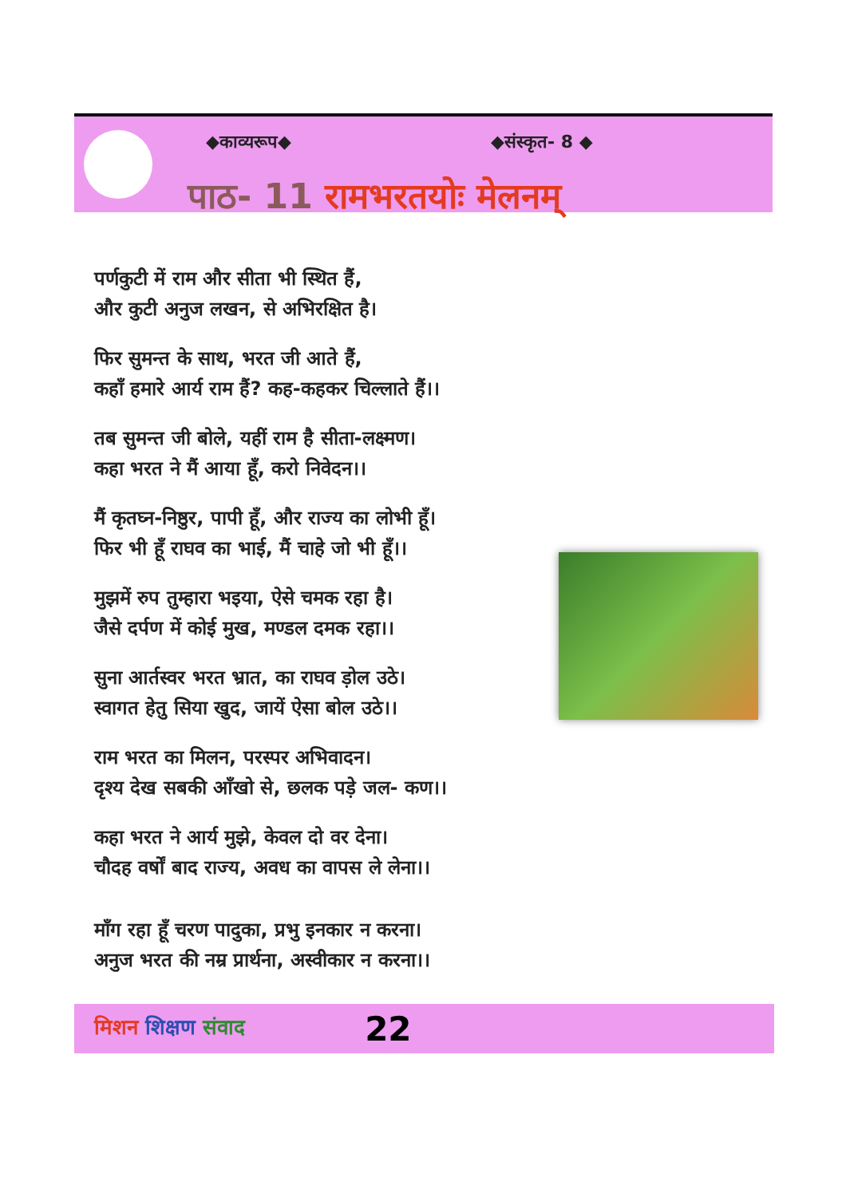◆काव्यरूप◆ ◆संस्कृत- 8 ◆
पाठ- 11 रामभरतयोः मेलनम्
पर्णकुटी में राम और सीता भी स्थित हैं,
और कुटी अनुज लखन, से अभिरक्षित है।
फिर सुमन्त के साथ, भरत जी आते हैं,
कहाँ हमारे आर्य राम हैं? कह-कहकर चिल्लाते हैं।।
तब सुमन्त जी बोले, यहीं राम है सीता-लक्ष्मण।
कहा भरत ने मैं आया हूँ, करो निवेदन।।
मैं कृतघ्न-निष्ठुर, पापी हूँ, और राज्य का लोभी हूँ।
फिर भी हूँ राघव का भाई, मैं चाहे जो भी हूँ।।
मुझमें रुप तुम्हारा भइया, ऐसे चमक रहा है।
जैसे दर्पण में कोई मुख, मण्डल दमक रहा।।
सुना आर्तस्वर भरत भ्रात, का राघव ड़ोल उठे।
स्वागत हेतु सिया खुद, जायें ऐसा बोल उठे।।
राम भरत का मिलन, परस्पर अभिवादन।
दृश्य देख सबकी आँखो से, छलक पड़े जल- कण।।
कहा भरत ने आर्य मुझे, केवल दो वर देना।
चौदह वर्षों बाद राज्य, अवध का वापस ले लेना।।
माँग रहा हूँ चरण पादुका, प्रभु इनकार न करना।
अनुज भरत की नम्र प्रार्थना, अस्वीकार न करना।।
मिशन शिक्षण संवाद 22